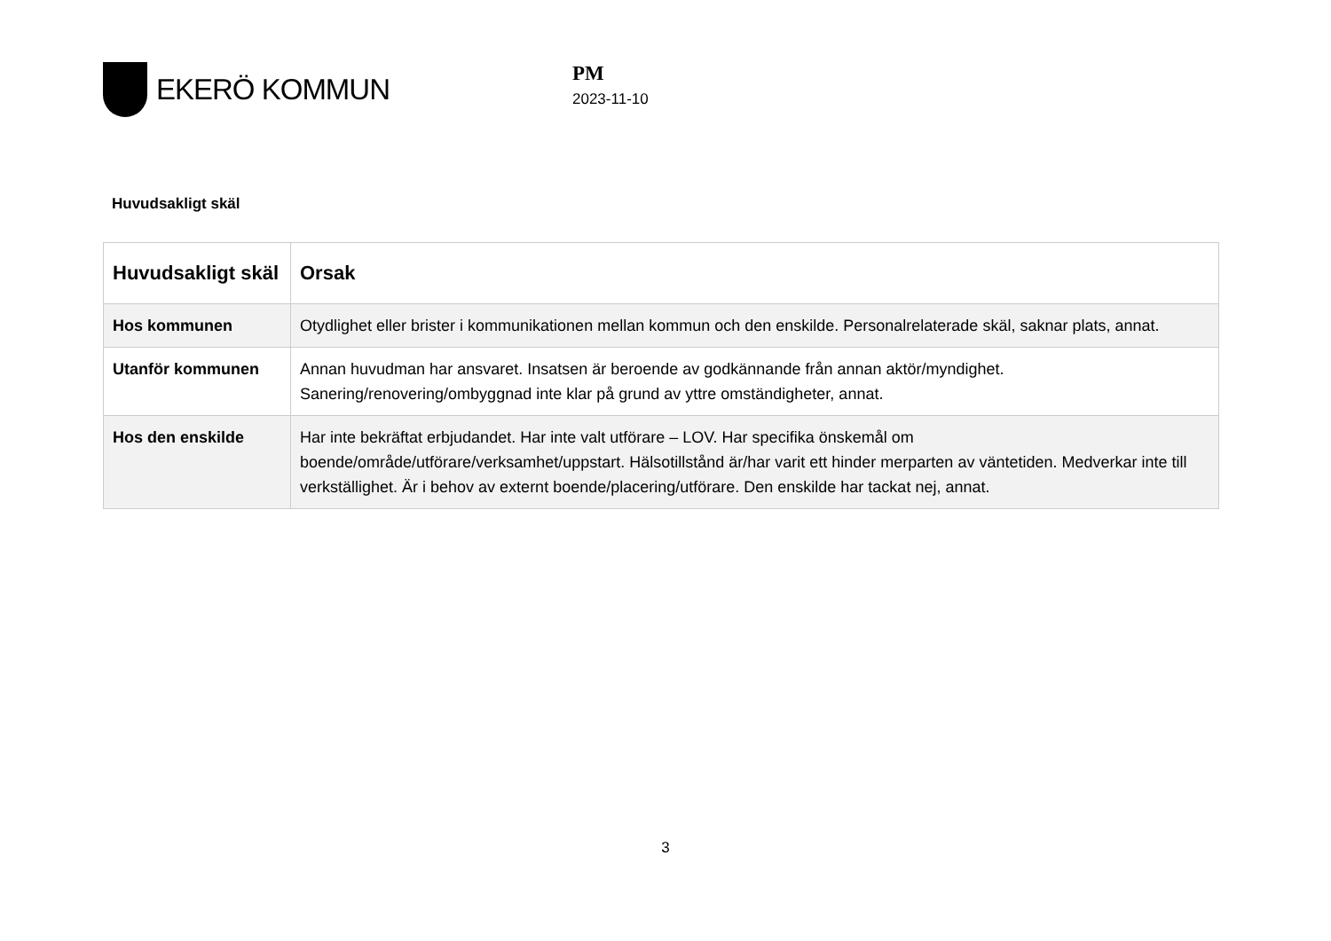EKERÖ KOMMUN
PM
2023-11-10
Huvudsakligt skäl
| Huvudsakligt skäl | Orsak |
| --- | --- |
| Hos kommunen | Otydlighet eller brister i kommunikationen mellan kommun och den enskilde. Personalrelaterade skäl, saknar plats, annat. |
| Utanför kommunen | Annan huvudman har ansvaret. Insatsen är beroende av godkännande från annan aktör/myndighet. Sanering/renovering/ombyggnad inte klar på grund av yttre omständigheter, annat. |
| Hos den enskilde | Har inte bekräftat erbjudandet. Har inte valt utförare – LOV. Har specifika önskemål om boende/område/utförare/verksamhet/uppstart. Hälsotillstånd är/har varit ett hinder merparten av väntetiden. Medverkar inte till verkställighet. Är i behov av externt boende/placering/utförare. Den enskilde har tackat nej, annat. |
3